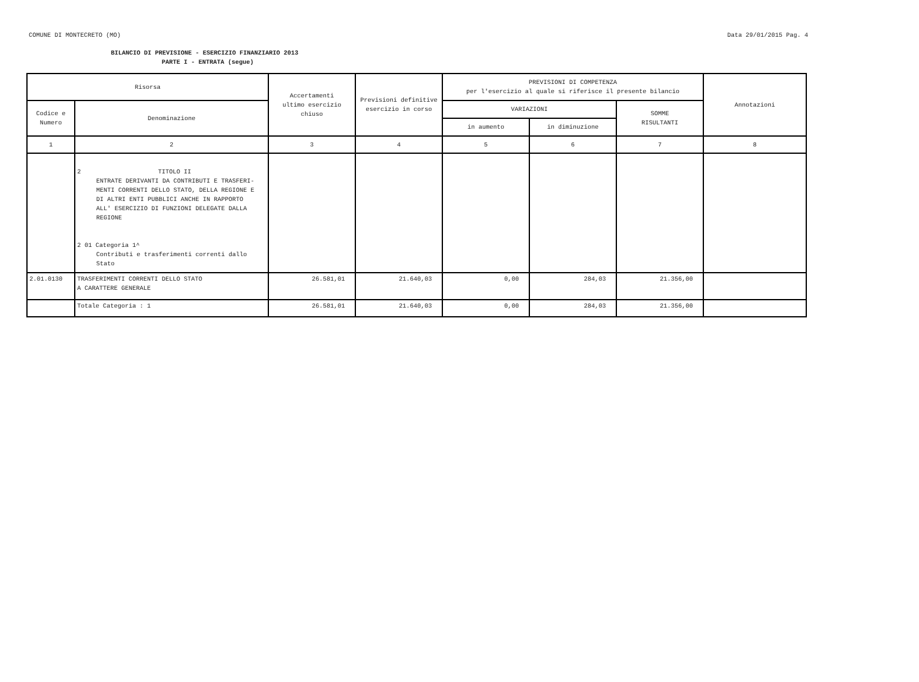COMUNE DI MONTECRETO (MO) Data 29/01/2015 Pag. 4
BILANCIO DI PREVISIONE - ESERCIZIO FINANZIARIO 2013
PARTE I - ENTRATA (segue)
| Risorsa | | Accertamenti ultimo esercizio chiuso | Previsioni definitive esercizio in corso | PREVISIONI DI COMPETENZA per l'esercizio al quale si riferisce il presente bilancio | | | Annotazioni |
| --- | --- | --- | --- | --- | --- | --- | --- |
| Codice e Numero | Denominazione | | | VARIAZIONI | | SOMME RISULTANTI | |
| | | | | in aumento | in diminuzione | | |
| 1 | 2 | 3 | 4 | 5 | 6 | 7 | 8 |
| | 2 TITOLO II ENTRATE DERIVANTI DA CONTRIBUTI E TRASFERI- MENTI CORRENTI DELLO STATO, DELLA REGIONE E DI ALTRI ENTI PUBBLICI ANCHE IN RAPPORTO ALL' ESERCIZIO DI FUNZIONI DELEGATE DALLA REGIONE 2 01 Categoria 1^ Contributi e trasferimenti correnti dallo Stato | | | | | | |
| 2.01.0130 | TRASFERIMENTI CORRENTI DELLO STATO A CARATTERE GENERALE | 26.581,01 | 21.640,03 | 0,00 | 284,03 | 21.356,00 | |
| | Totale Categoria : 1 | 26.581,01 | 21.640,03 | 0,00 | 284,03 | 21.356,00 | |